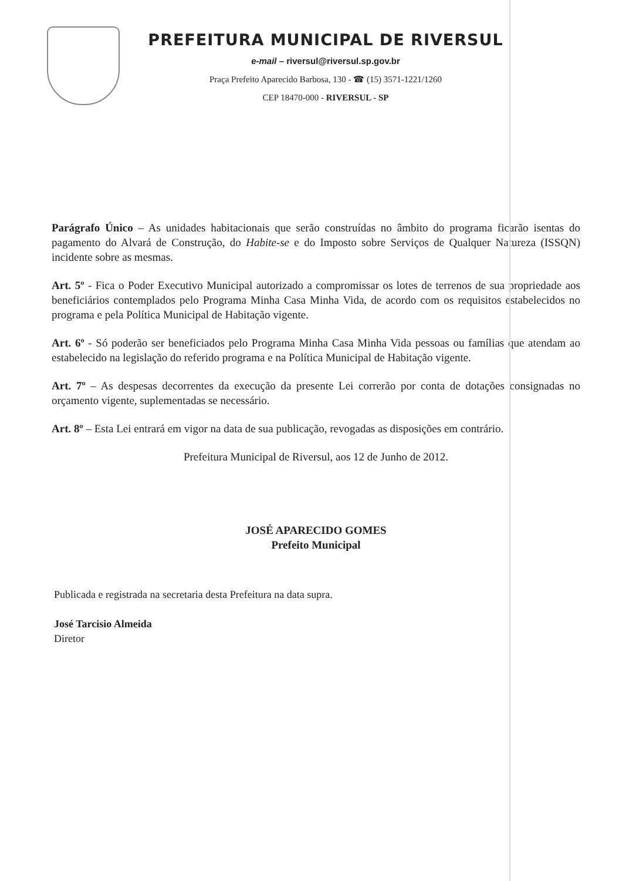PREFEITURA MUNICIPAL DE RIVERSUL
e-mail – riversul@riversul.sp.gov.br
Praça Prefeito Aparecido Barbosa, 130 - ☎ (15) 3571-1221/1260
CEP 18470-000 - RIVERSUL - SP
Parágrafo Único – As unidades habitacionais que serão construídas no âmbito do programa ficarão isentas do pagamento do Alvará de Construção, do Habite-se e do Imposto sobre Serviços de Qualquer Natureza (ISSQN) incidente sobre as mesmas.
Art. 5º - Fica o Poder Executivo Municipal autorizado a compromissar os lotes de terrenos de sua propriedade aos beneficiários contemplados pelo Programa Minha Casa Minha Vida, de acordo com os requisitos estabelecidos no programa e pela Política Municipal de Habitação vigente.
Art. 6º - Só poderão ser beneficiados pelo Programa Minha Casa Minha Vida pessoas ou famílias que atendam ao estabelecido na legislação do referido programa e na Política Municipal de Habitação vigente.
Art. 7º – As despesas decorrentes da execução da presente Lei correrão por conta de dotações consignadas no orçamento vigente, suplementadas se necessário.
Art. 8º – Esta Lei entrará em vigor na data de sua publicação, revogadas as disposições em contrário.
Prefeitura Municipal de Riversul, aos 12 de Junho de 2012.
JOSÉ APARECIDO GOMES
Prefeito Municipal
Publicada e registrada na secretaria desta Prefeitura na data supra.
José Tarcisio Almeida
Diretor